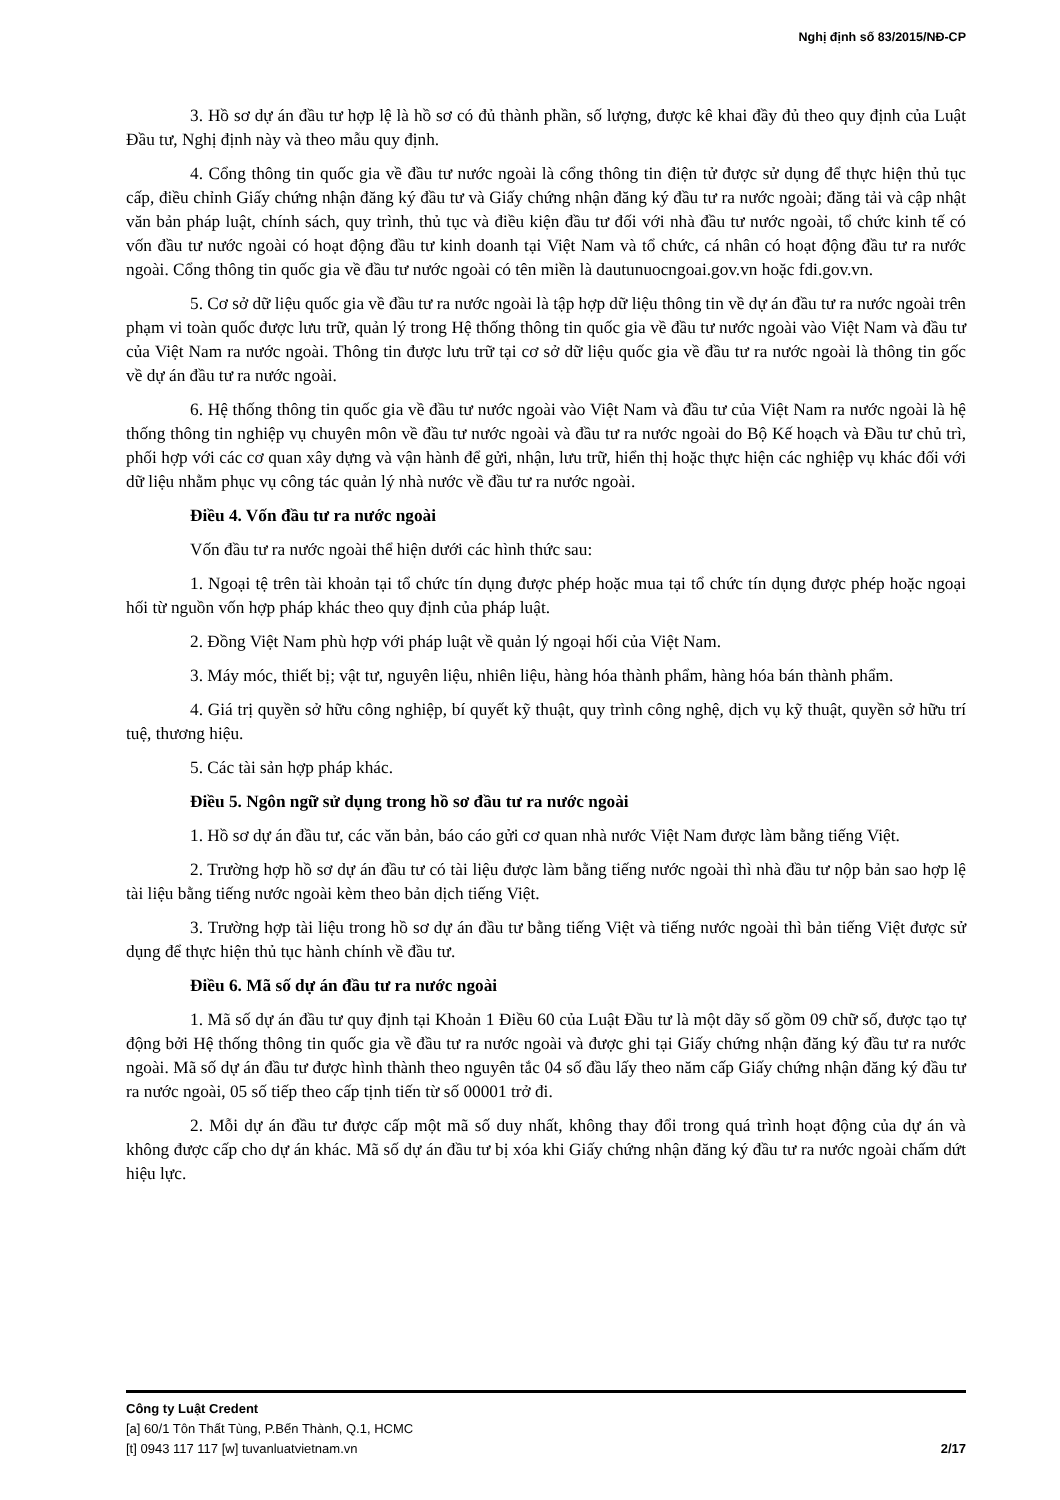Nghị định số 83/2015/NĐ-CP
3. Hồ sơ dự án đầu tư hợp lệ là hồ sơ có đủ thành phần, số lượng, được kê khai đầy đủ theo quy định của Luật Đầu tư, Nghị định này và theo mẫu quy định.
4. Cổng thông tin quốc gia về đầu tư nước ngoài là cổng thông tin điện tử được sử dụng để thực hiện thủ tục cấp, điều chỉnh Giấy chứng nhận đăng ký đầu tư và Giấy chứng nhận đăng ký đầu tư ra nước ngoài; đăng tải và cập nhật văn bản pháp luật, chính sách, quy trình, thủ tục và điều kiện đầu tư đối với nhà đầu tư nước ngoài, tổ chức kinh tế có vốn đầu tư nước ngoài có hoạt động đầu tư kinh doanh tại Việt Nam và tổ chức, cá nhân có hoạt động đầu tư ra nước ngoài. Cổng thông tin quốc gia về đầu tư nước ngoài có tên miền là dautunuocngoai.gov.vn hoặc fdi.gov.vn.
5. Cơ sở dữ liệu quốc gia về đầu tư ra nước ngoài là tập hợp dữ liệu thông tin về dự án đầu tư ra nước ngoài trên phạm vi toàn quốc được lưu trữ, quản lý trong Hệ thống thông tin quốc gia về đầu tư nước ngoài vào Việt Nam và đầu tư của Việt Nam ra nước ngoài. Thông tin được lưu trữ tại cơ sở dữ liệu quốc gia về đầu tư ra nước ngoài là thông tin gốc về dự án đầu tư ra nước ngoài.
6. Hệ thống thông tin quốc gia về đầu tư nước ngoài vào Việt Nam và đầu tư của Việt Nam ra nước ngoài là hệ thống thông tin nghiệp vụ chuyên môn về đầu tư nước ngoài và đầu tư ra nước ngoài do Bộ Kế hoạch và Đầu tư chủ trì, phối hợp với các cơ quan xây dựng và vận hành để gửi, nhận, lưu trữ, hiển thị hoặc thực hiện các nghiệp vụ khác đối với dữ liệu nhằm phục vụ công tác quản lý nhà nước về đầu tư ra nước ngoài.
Điều 4. Vốn đầu tư ra nước ngoài
Vốn đầu tư ra nước ngoài thể hiện dưới các hình thức sau:
1. Ngoại tệ trên tài khoản tại tổ chức tín dụng được phép hoặc mua tại tổ chức tín dụng được phép hoặc ngoại hối từ nguồn vốn hợp pháp khác theo quy định của pháp luật.
2. Đồng Việt Nam phù hợp với pháp luật về quản lý ngoại hối của Việt Nam.
3. Máy móc, thiết bị; vật tư, nguyên liệu, nhiên liệu, hàng hóa thành phẩm, hàng hóa bán thành phẩm.
4. Giá trị quyền sở hữu công nghiệp, bí quyết kỹ thuật, quy trình công nghệ, dịch vụ kỹ thuật, quyền sở hữu trí tuệ, thương hiệu.
5. Các tài sản hợp pháp khác.
Điều 5. Ngôn ngữ sử dụng trong hồ sơ đầu tư ra nước ngoài
1. Hồ sơ dự án đầu tư, các văn bản, báo cáo gửi cơ quan nhà nước Việt Nam được làm bằng tiếng Việt.
2. Trường hợp hồ sơ dự án đầu tư có tài liệu được làm bằng tiếng nước ngoài thì nhà đầu tư nộp bản sao hợp lệ tài liệu bằng tiếng nước ngoài kèm theo bản dịch tiếng Việt.
3. Trường hợp tài liệu trong hồ sơ dự án đầu tư bằng tiếng Việt và tiếng nước ngoài thì bản tiếng Việt được sử dụng để thực hiện thủ tục hành chính về đầu tư.
Điều 6. Mã số dự án đầu tư ra nước ngoài
1. Mã số dự án đầu tư quy định tại Khoản 1 Điều 60 của Luật Đầu tư là một dãy số gồm 09 chữ số, được tạo tự động bởi Hệ thống thông tin quốc gia về đầu tư ra nước ngoài và được ghi tại Giấy chứng nhận đăng ký đầu tư ra nước ngoài. Mã số dự án đầu tư được hình thành theo nguyên tắc 04 số đầu lấy theo năm cấp Giấy chứng nhận đăng ký đầu tư ra nước ngoài, 05 số tiếp theo cấp tịnh tiến từ số 00001 trở đi.
2. Mỗi dự án đầu tư được cấp một mã số duy nhất, không thay đổi trong quá trình hoạt động của dự án và không được cấp cho dự án khác. Mã số dự án đầu tư bị xóa khi Giấy chứng nhận đăng ký đầu tư ra nước ngoài chấm dứt hiệu lực.
Công ty Luật Credent
[a] 60/1 Tôn Thất Tùng, P.Bến Thành, Q.1, HCMC
[t] 0943 117 117 [w] tuvanluatvietnam.vn 2/17